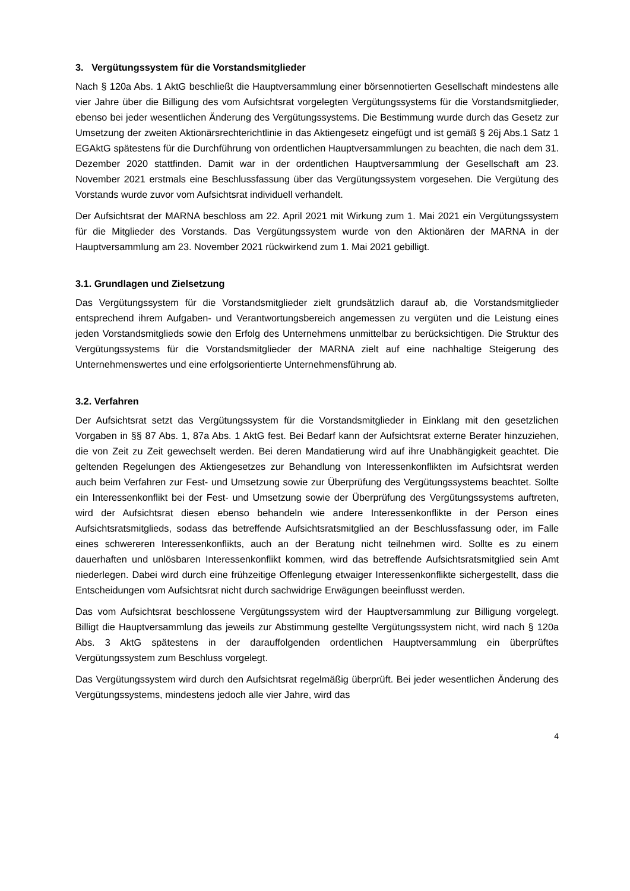3. Vergütungssystem für die Vorstandsmitglieder
Nach § 120a Abs. 1 AktG beschließt die Hauptversammlung einer börsennotierten Gesellschaft mindestens alle vier Jahre über die Billigung des vom Aufsichtsrat vorgelegten Vergütungssystems für die Vorstandsmitglieder, ebenso bei jeder wesentlichen Änderung des Vergütungssystems. Die Bestimmung wurde durch das Gesetz zur Umsetzung der zweiten Aktionärsrechterichtlinie in das Aktiengesetz eingefügt und ist gemäß § 26j Abs.1 Satz 1 EGAktG spätestens für die Durchführung von ordentlichen Hauptversammlungen zu beachten, die nach dem 31. Dezember 2020 stattfinden. Damit war in der ordentlichen Hauptversammlung der Gesellschaft am 23. November 2021 erstmals eine Beschlussfassung über das Vergütungssystem vorgesehen. Die Vergütung des Vorstands wurde zuvor vom Aufsichtsrat individuell verhandelt.
Der Aufsichtsrat der MARNA beschloss am 22. April 2021 mit Wirkung zum 1. Mai 2021 ein Vergütungssystem für die Mitglieder des Vorstands. Das Vergütungssystem wurde von den Aktionären der MARNA in der Hauptversammlung am 23. November 2021 rückwirkend zum 1. Mai 2021 gebilligt.
3.1. Grundlagen und Zielsetzung
Das Vergütungssystem für die Vorstandsmitglieder zielt grundsätzlich darauf ab, die Vorstandsmitglieder entsprechend ihrem Aufgaben- und Verantwortungsbereich angemessen zu vergüten und die Leistung eines jeden Vorstandsmitglieds sowie den Erfolg des Unternehmens unmittelbar zu berücksichtigen. Die Struktur des Vergütungssystems für die Vorstandsmitglieder der MARNA zielt auf eine nachhaltige Steigerung des Unternehmenswertes und eine erfolgsorientierte Unternehmensführung ab.
3.2. Verfahren
Der Aufsichtsrat setzt das Vergütungssystem für die Vorstandsmitglieder in Einklang mit den gesetzlichen Vorgaben in §§ 87 Abs. 1, 87a Abs. 1 AktG fest. Bei Bedarf kann der Aufsichtsrat externe Berater hinzuziehen, die von Zeit zu Zeit gewechselt werden. Bei deren Mandatierung wird auf ihre Unabhängigkeit geachtet. Die geltenden Regelungen des Aktiengesetzes zur Behandlung von Interessenkonflikten im Aufsichtsrat werden auch beim Verfahren zur Fest- und Umsetzung sowie zur Überprüfung des Vergütungssystems beachtet. Sollte ein Interessenkonflikt bei der Fest- und Umsetzung sowie der Überprüfung des Vergütungssystems auftreten, wird der Aufsichtsrat diesen ebenso behandeln wie andere Interessenkonflikte in der Person eines Aufsichtsratsmitglieds, sodass das betreffende Aufsichtsratsmitglied an der Beschlussfassung oder, im Falle eines schwereren Interessenkonflikts, auch an der Beratung nicht teilnehmen wird. Sollte es zu einem dauerhaften und unlösbaren Interessenkonflikt kommen, wird das betreffende Aufsichtsratsmitglied sein Amt niederlegen. Dabei wird durch eine frühzeitige Offenlegung etwaiger Interessenkonflikte sichergestellt, dass die Entscheidungen vom Aufsichtsrat nicht durch sachwidrige Erwägungen beeinflusst werden.
Das vom Aufsichtsrat beschlossene Vergütungssystem wird der Hauptversammlung zur Billigung vorgelegt. Billigt die Hauptversammlung das jeweils zur Abstimmung gestellte Vergütungssystem nicht, wird nach § 120a Abs. 3 AktG spätestens in der darauffolgenden ordentlichen Hauptversammlung ein überprüftes Vergütungssystem zum Beschluss vorgelegt.
Das Vergütungssystem wird durch den Aufsichtsrat regelmäßig überprüft. Bei jeder wesentlichen Änderung des Vergütungssystems, mindestens jedoch alle vier Jahre, wird das
4